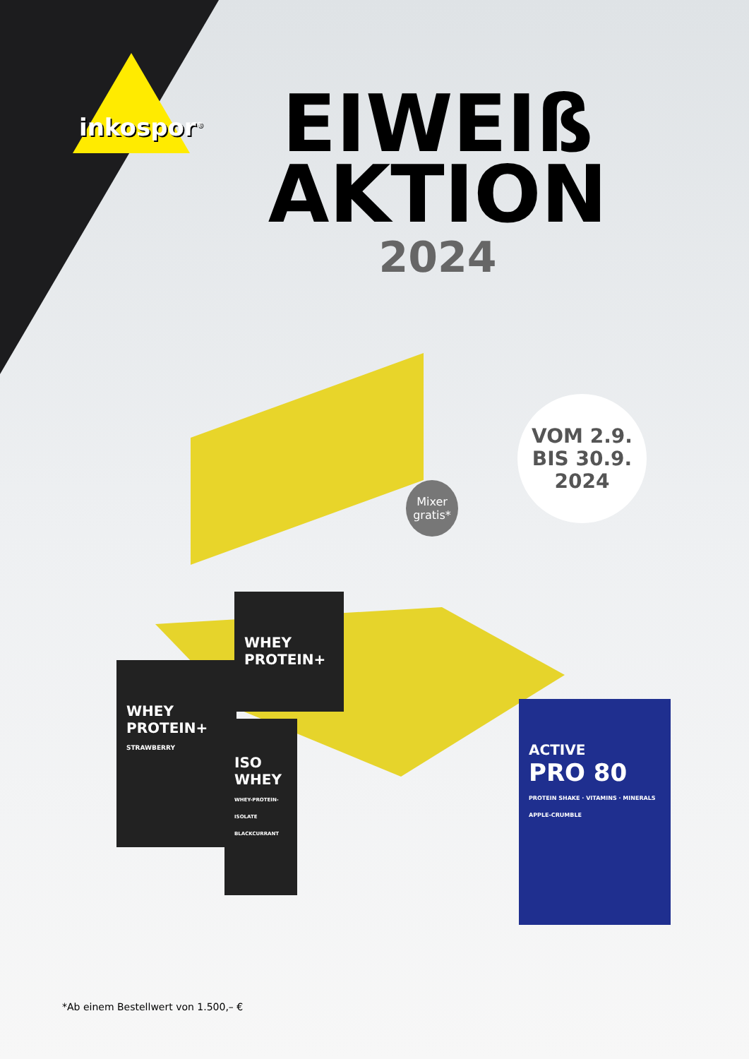inkospor<sup>®</sup>
EIWEIß
AKTION
2024
VOM 2.9.
BIS 30.9.
2024
Mixer
gratis*
WHEY
PROTEIN+
STRAWBERRY
WHEY
PROTEIN+
ISO
WHEY
WHEY-PROTEIN-ISOLATE BLACKCURRANT
ACTIVE
PRO 80
PROTEIN SHAKE · VITAMINS · MINERALS
APPLE-CRUMBLE
*Ab einem Bestellwert von 1.500,– €